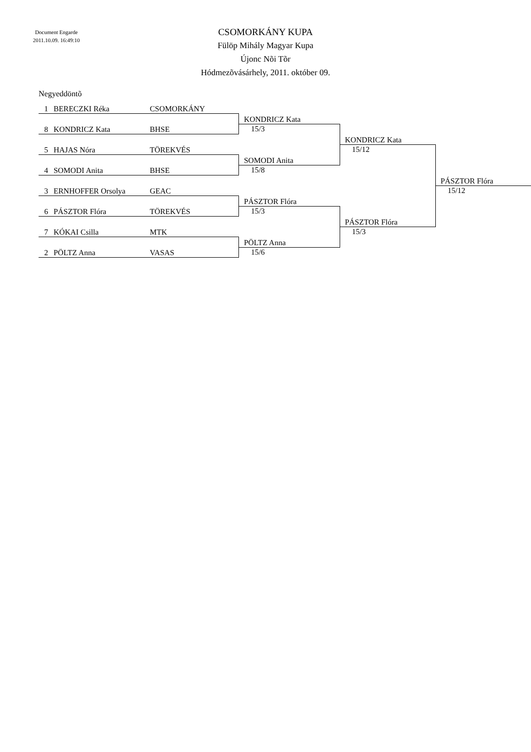Document Engarde
2011.10.09. 16:49:10
CSOMORKÁNY KUPA
Fülöp Mihály Magyar Kupa
Újonc Nõi Tõr
Hódmezõvásárhely, 2011. október 09.
Negyeddöntõ
| 1 | BERECZKI Réka | CSOMORKÁNY | | | |
| | | | KONDRICZ Kata | | |
| 8 | KONDRICZ Kata | BHSE | 15/3 | | |
| | | | | KONDRICZ Kata | |
| 5 | HAJAS Nóra | TÖREKVÉS | | 15/12 | |
| | | | SOMODI Anita | | |
| 4 | SOMODI Anita | BHSE | 15/8 | | |
| | | | | | PÁSZTOR Flóra |
| 3 | ERNHOFFER Orsolya | GEAC | | | 15/12 |
| | | | PÁSZTOR Flóra | | |
| 6 | PÁSZTOR Flóra | TÖREKVÉS | 15/3 | | |
| | | | | PÁSZTOR Flóra | |
| 7 | KÓKAI Csilla | MTK | | 15/3 | |
| | | | PÖLTZ Anna | | |
| 2 | PÖLTZ Anna | VASAS | 15/6 | | |